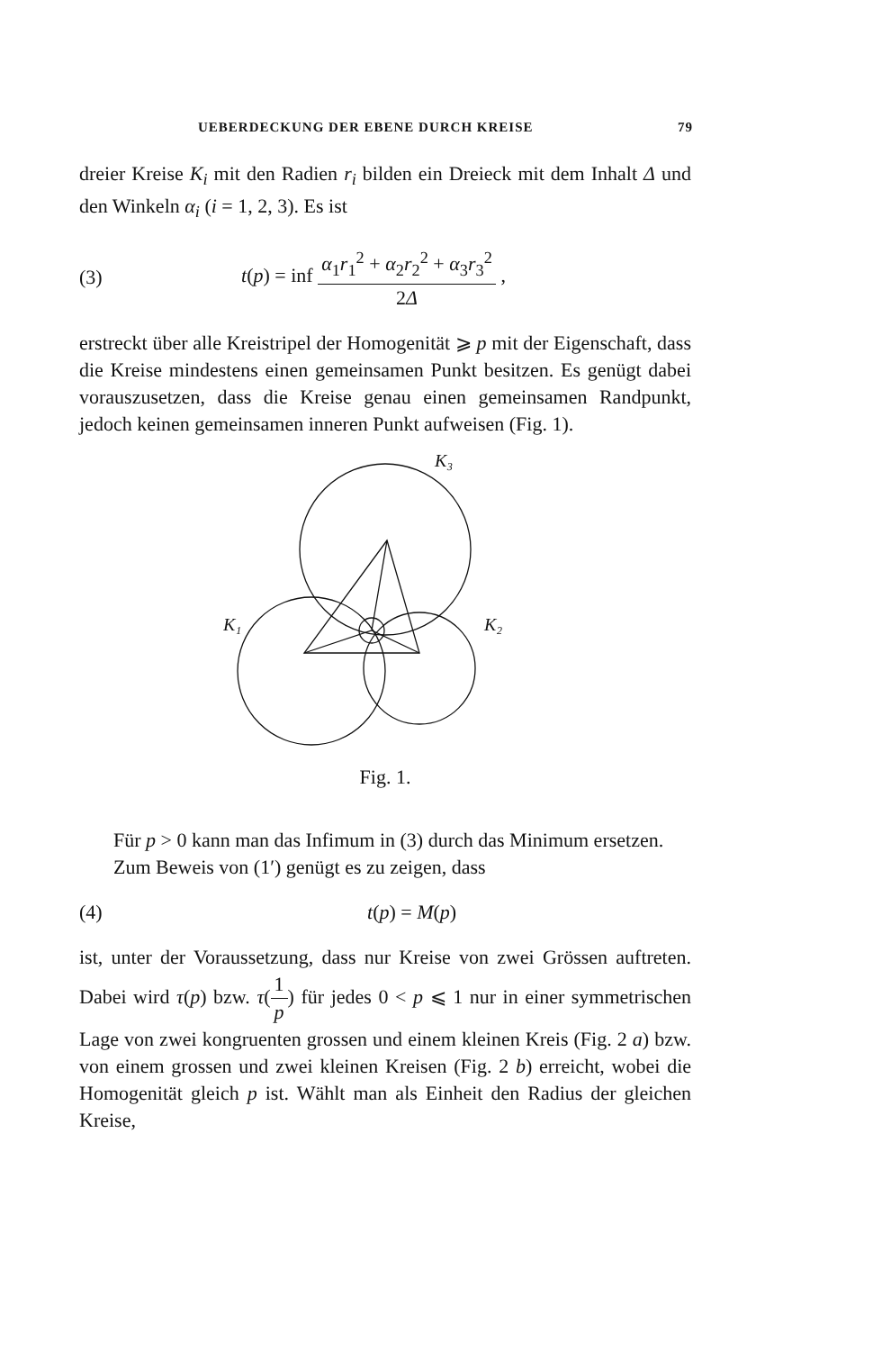UEBERDECKUNG DER EBENE DURCH KREISE 79
dreier Kreise K<sub>i</sub> mit den Radien r<sub>i</sub> bilden ein Dreieck mit dem Inhalt Δ und den Winkeln α<sub>i</sub> (i = 1, 2, 3). Es ist
(3) t(p) = inf α<sub>1</sub>r<sub>1</sub><sup>2</sup> + α<sub>2</sub>r<sub>2</sub><sup>2</sup> + α<sub>3</sub>r<sub>3</sub><sup>2</sup> 2Δ ,
erstreckt über alle Kreistripel der Homogenität ⩾ p mit der Eigenschaft, dass die Kreise mindestens einen gemeinsamen Punkt besitzen. Es genügt dabei vorauszusetzen, dass die Kreise genau einen gemeinsamen Randpunkt, jedoch keinen gemeinsamen inneren Punkt aufweisen (Fig. 1).
K₃
K₁
K₂
Fig. 1.
Für p > 0 kann man das Infimum in (3) durch das Minimum ersetzen.
Zum Beweis von (1′) genügt es zu zeigen, dass
(4) t(p) = M(p)
ist, unter der Voraussetzung, dass nur Kreise von zwei Grössen auftreten. Dabei wird τ(p) bzw. τ(1 p) für jedes 0 < p ⩽ 1 nur in einer symmetrischen Lage von zwei kongruenten grossen und einem kleinen Kreis (Fig. 2 a) bzw. von einem grossen und zwei kleinen Kreisen (Fig. 2 b) erreicht, wobei die Homogenität gleich p ist. Wählt man als Einheit den Radius der gleichen Kreise,